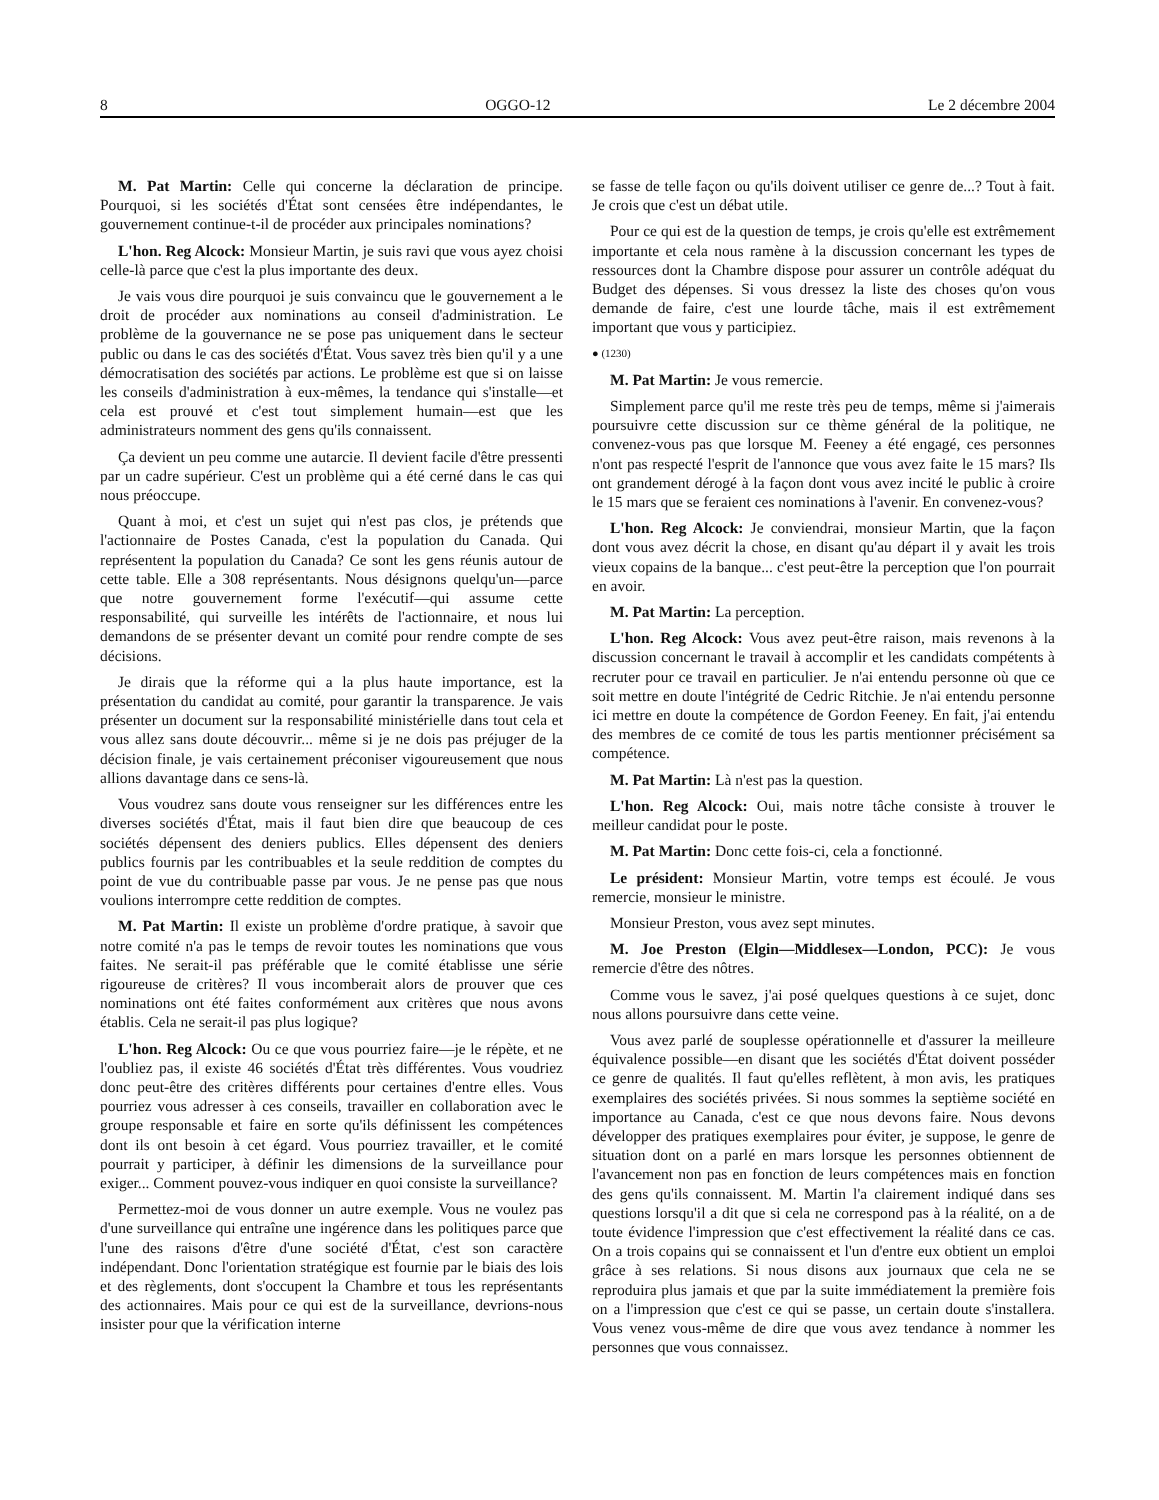8 OGGO-12 Le 2 décembre 2004
M. Pat Martin: Celle qui concerne la déclaration de principe. Pourquoi, si les sociétés d'État sont censées être indépendantes, le gouvernement continue-t-il de procéder aux principales nominations?
L'hon. Reg Alcock: Monsieur Martin, je suis ravi que vous ayez choisi celle-là parce que c'est la plus importante des deux.
Je vais vous dire pourquoi je suis convaincu que le gouvernement a le droit de procéder aux nominations au conseil d'administration. Le problème de la gouvernance ne se pose pas uniquement dans le secteur public ou dans le cas des sociétés d'État. Vous savez très bien qu'il y a une démocratisation des sociétés par actions. Le problème est que si on laisse les conseils d'administration à eux-mêmes, la tendance qui s'installe—et cela est prouvé et c'est tout simplement humain—est que les administrateurs nomment des gens qu'ils connaissent.
Ça devient un peu comme une autarcie. Il devient facile d'être pressenti par un cadre supérieur. C'est un problème qui a été cerné dans le cas qui nous préoccupe.
Quant à moi, et c'est un sujet qui n'est pas clos, je prétends que l'actionnaire de Postes Canada, c'est la population du Canada. Qui représentent la population du Canada? Ce sont les gens réunis autour de cette table. Elle a 308 représentants. Nous désignons quelqu'un—parce que notre gouvernement forme l'exécutif—qui assume cette responsabilité, qui surveille les intérêts de l'actionnaire, et nous lui demandons de se présenter devant un comité pour rendre compte de ses décisions.
Je dirais que la réforme qui a la plus haute importance, est la présentation du candidat au comité, pour garantir la transparence. Je vais présenter un document sur la responsabilité ministérielle dans tout cela et vous allez sans doute découvrir... même si je ne dois pas préjuger de la décision finale, je vais certainement préconiser vigoureusement que nous allions davantage dans ce sens-là.
Vous voudrez sans doute vous renseigner sur les différences entre les diverses sociétés d'État, mais il faut bien dire que beaucoup de ces sociétés dépensent des deniers publics. Elles dépensent des deniers publics fournis par les contribuables et la seule reddition de comptes du point de vue du contribuable passe par vous. Je ne pense pas que nous voulions interrompre cette reddition de comptes.
M. Pat Martin: Il existe un problème d'ordre pratique, à savoir que notre comité n'a pas le temps de revoir toutes les nominations que vous faites. Ne serait-il pas préférable que le comité établisse une série rigoureuse de critères? Il vous incomberait alors de prouver que ces nominations ont été faites conformément aux critères que nous avons établis. Cela ne serait-il pas plus logique?
L'hon. Reg Alcock: Ou ce que vous pourriez faire—je le répète, et ne l'oubliez pas, il existe 46 sociétés d'État très différentes. Vous voudriez donc peut-être des critères différents pour certaines d'entre elles. Vous pourriez vous adresser à ces conseils, travailler en collaboration avec le groupe responsable et faire en sorte qu'ils définissent les compétences dont ils ont besoin à cet égard. Vous pourriez travailler, et le comité pourrait y participer, à définir les dimensions de la surveillance pour exiger... Comment pouvez-vous indiquer en quoi consiste la surveillance?
Permettez-moi de vous donner un autre exemple. Vous ne voulez pas d'une surveillance qui entraîne une ingérence dans les politiques parce que l'une des raisons d'être d'une société d'État, c'est son caractère indépendant. Donc l'orientation stratégique est fournie par le biais des lois et des règlements, dont s'occupent la Chambre et tous les représentants des actionnaires. Mais pour ce qui est de la surveillance, devrions-nous insister pour que la vérification interne
se fasse de telle façon ou qu'ils doivent utiliser ce genre de...? Tout à fait. Je crois que c'est un débat utile.
Pour ce qui est de la question de temps, je crois qu'elle est extrêmement importante et cela nous ramène à la discussion concernant les types de ressources dont la Chambre dispose pour assurer un contrôle adéquat du Budget des dépenses. Si vous dressez la liste des choses qu'on vous demande de faire, c'est une lourde tâche, mais il est extrêmement important que vous y participiez.
● (1230)
M. Pat Martin: Je vous remercie.
Simplement parce qu'il me reste très peu de temps, même si j'aimerais poursuivre cette discussion sur ce thème général de la politique, ne convenez-vous pas que lorsque M. Feeney a été engagé, ces personnes n'ont pas respecté l'esprit de l'annonce que vous avez faite le 15 mars? Ils ont grandement dérogé à la façon dont vous avez incité le public à croire le 15 mars que se feraient ces nominations à l'avenir. En convenez-vous?
L'hon. Reg Alcock: Je conviendrai, monsieur Martin, que la façon dont vous avez décrit la chose, en disant qu'au départ il y avait les trois vieux copains de la banque... c'est peut-être la perception que l'on pourrait en avoir.
M. Pat Martin: La perception.
L'hon. Reg Alcock: Vous avez peut-être raison, mais revenons à la discussion concernant le travail à accomplir et les candidats compétents à recruter pour ce travail en particulier. Je n'ai entendu personne où que ce soit mettre en doute l'intégrité de Cedric Ritchie. Je n'ai entendu personne ici mettre en doute la compétence de Gordon Feeney. En fait, j'ai entendu des membres de ce comité de tous les partis mentionner précisément sa compétence.
M. Pat Martin: Là n'est pas la question.
L'hon. Reg Alcock: Oui, mais notre tâche consiste à trouver le meilleur candidat pour le poste.
M. Pat Martin: Donc cette fois-ci, cela a fonctionné.
Le président: Monsieur Martin, votre temps est écoulé. Je vous remercie, monsieur le ministre.
Monsieur Preston, vous avez sept minutes.
M. Joe Preston (Elgin—Middlesex—London, PCC): Je vous remercie d'être des nôtres.
Comme vous le savez, j'ai posé quelques questions à ce sujet, donc nous allons poursuivre dans cette veine.
Vous avez parlé de souplesse opérationnelle et d'assurer la meilleure équivalence possible—en disant que les sociétés d'État doivent posséder ce genre de qualités. Il faut qu'elles reflètent, à mon avis, les pratiques exemplaires des sociétés privées. Si nous sommes la septième société en importance au Canada, c'est ce que nous devons faire. Nous devons développer des pratiques exemplaires pour éviter, je suppose, le genre de situation dont on a parlé en mars lorsque les personnes obtiennent de l'avancement non pas en fonction de leurs compétences mais en fonction des gens qu'ils connaissent. M. Martin l'a clairement indiqué dans ses questions lorsqu'il a dit que si cela ne correspond pas à la réalité, on a de toute évidence l'impression que c'est effectivement la réalité dans ce cas. On a trois copains qui se connaissent et l'un d'entre eux obtient un emploi grâce à ses relations. Si nous disons aux journaux que cela ne se reproduira plus jamais et que par la suite immédiatement la première fois on a l'impression que c'est ce qui se passe, un certain doute s'installera. Vous venez vous-même de dire que vous avez tendance à nommer les personnes que vous connaissez.